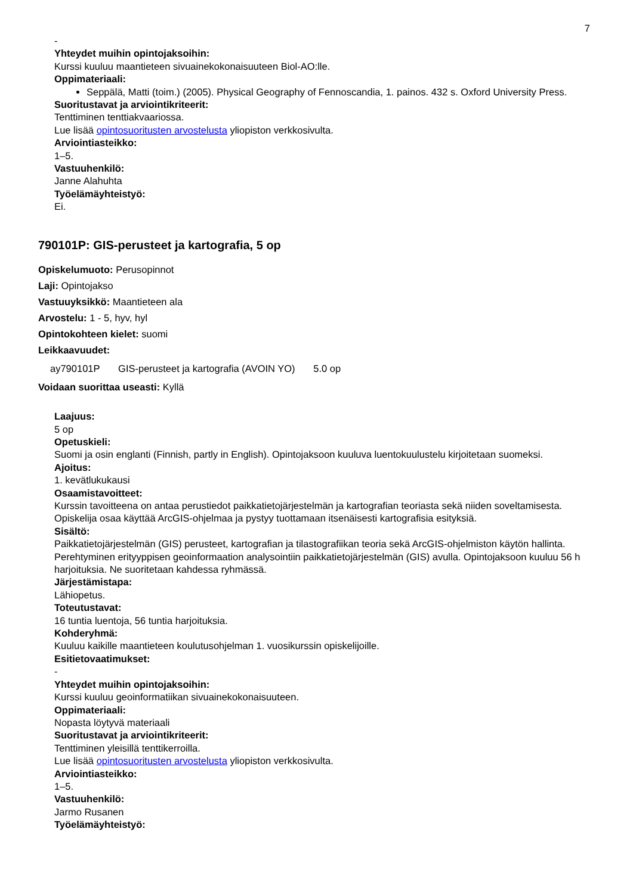7
-
Yhteydet muihin opintojaksoihin:
Kurssi kuuluu maantieteen sivuainekokonaisuuteen Biol-AO:lle.
Oppimateriaali:
Seppälä, Matti (toim.) (2005). Physical Geography of Fennoscandia, 1. painos. 432 s. Oxford University Press.
Suoritustavat ja arviointikriteerit:
Tenttiminen tenttiakvaariossa.
Lue lisää opintosuoritusten arvostelusta yliopiston verkkosivulta.
Arviointiasteikko:
1–5.
Vastuuhenkilö:
Janne Alahuhta
Työelämäyhteistyö:
Ei.
790101P: GIS-perusteet ja kartografia, 5 op
Opiskelumuoto: Perusopinnot
Laji: Opintojakso
Vastuuyksikkö: Maantieteen ala
Arvostelu: 1 - 5, hyv, hyl
Opintokohteen kielet: suomi
Leikkaavuudet:
ay790101P GIS-perusteet ja kartografia (AVOIN YO) 5.0 op
Voidaan suorittaa useasti: Kyllä
Laajuus:
5 op
Opetuskieli:
Suomi ja osin englanti (Finnish, partly in English). Opintojaksoon kuuluva luentokuulustelu kirjoitetaan suomeksi.
Ajoitus:
1. kevätlukukausi
Osaamistavoitteet:
Kurssin tavoitteena on antaa perustiedot paikkatietojärjestelmän ja kartografian teoriasta sekä niiden soveltamisesta. Opiskelija osaa käyttää ArcGIS-ohjelmaa ja pystyy tuottamaan itsenäisesti kartografisia esityksiä.
Sisältö:
Paikkatietojärjestelmän (GIS) perusteet, kartografian ja tilastografiikan teoria sekä ArcGIS-ohjelmiston käytön hallinta. Perehtyminen erityyppisen geoinformaation analysointiin paikkatietojärjestelmän (GIS) avulla. Opintojaksoon kuuluu 56 h harjoituksia. Ne suoritetaan kahdessa ryhmässä.
Järjestämistapa:
Lähiopetus.
Toteutustavat:
16 tuntia luentoja, 56 tuntia harjoituksia.
Kohderyhmä:
Kuuluu kaikille maantieteen koulutusohjelman 1. vuosikurssin opiskelijoille.
Esitietovaatimukset:
-
Yhteydet muihin opintojaksoihin:
Kurssi kuuluu geoinformatiikan sivuainekokonaisuuteen.
Oppimateriaali:
Nopasta löytyvä materiaali
Suoritustavat ja arviointikriteerit:
Tenttiminen yleisillä tenttikerroilla.
Lue lisää opintosuoritusten arvostelusta yliopiston verkkosivulta.
Arviointiasteikko:
1–5.
Vastuuhenkilö:
Jarmo Rusanen
Työelämäyhteistyö: